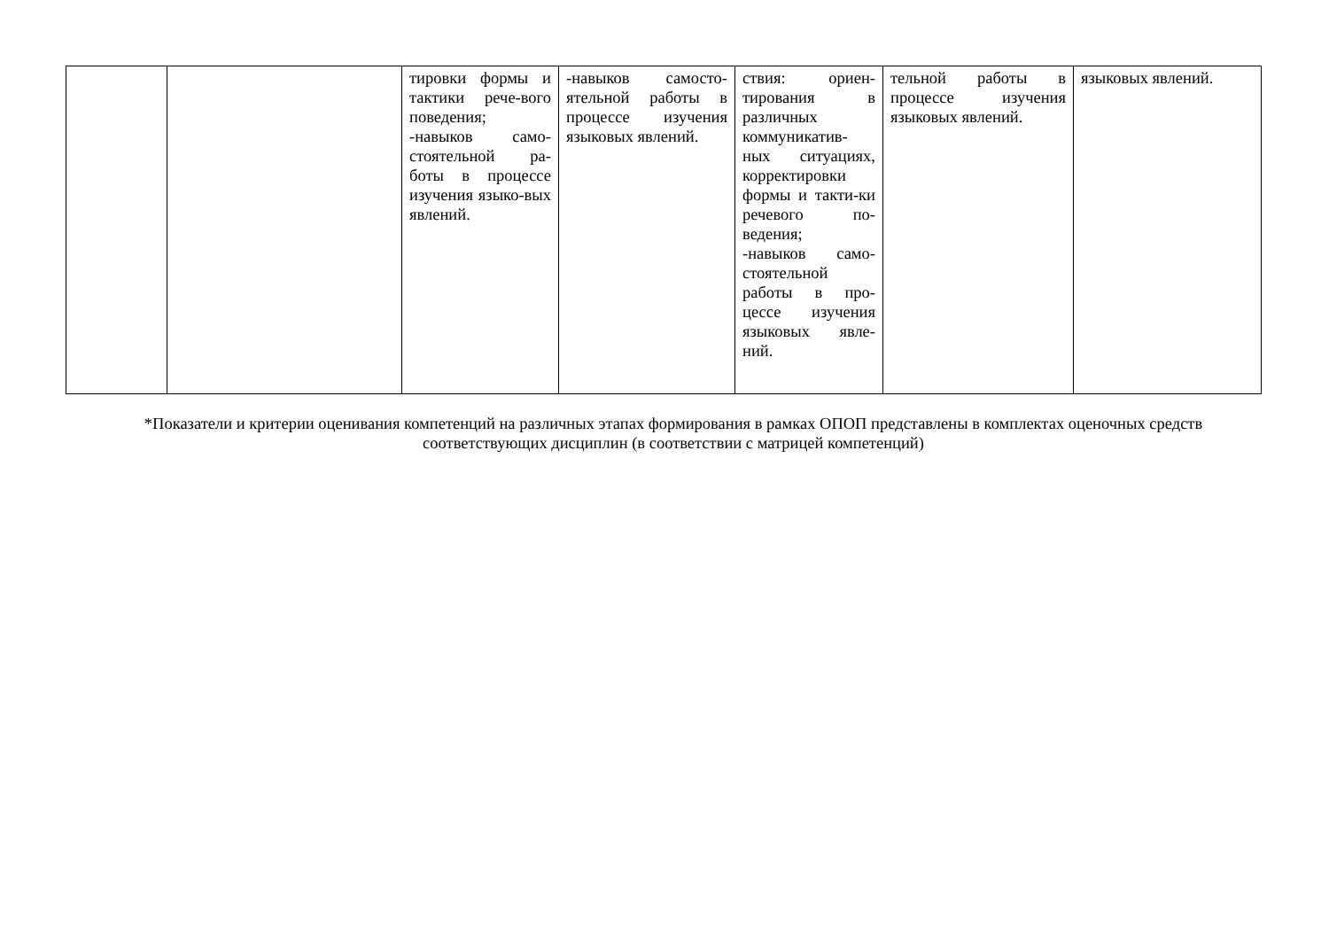| | | тировки формы и тактики рече-вого поведения; -навыков само-стоятельной ра-боты в процессе изучения языко-вых явлений. | -навыков самосто-ятельной работы в процессе изучения языковых явлений. | ствия: ориен-тирования в различных коммуникатив-ных ситуациях, корректировки формы и такти-ки речевого по-ведения; -навыков само-стоятельной работы в про-цессе изучения языковых явле-ний. | тельной работы в процессе изучения языковых явлений. | языковых явлений. |
*Показатели и критерии оценивания компетенций на различных этапах формирования в рамках ОПОП представлены в комплектах оценочных средств соответствующих дисциплин (в соответствии с матрицей компетенций)